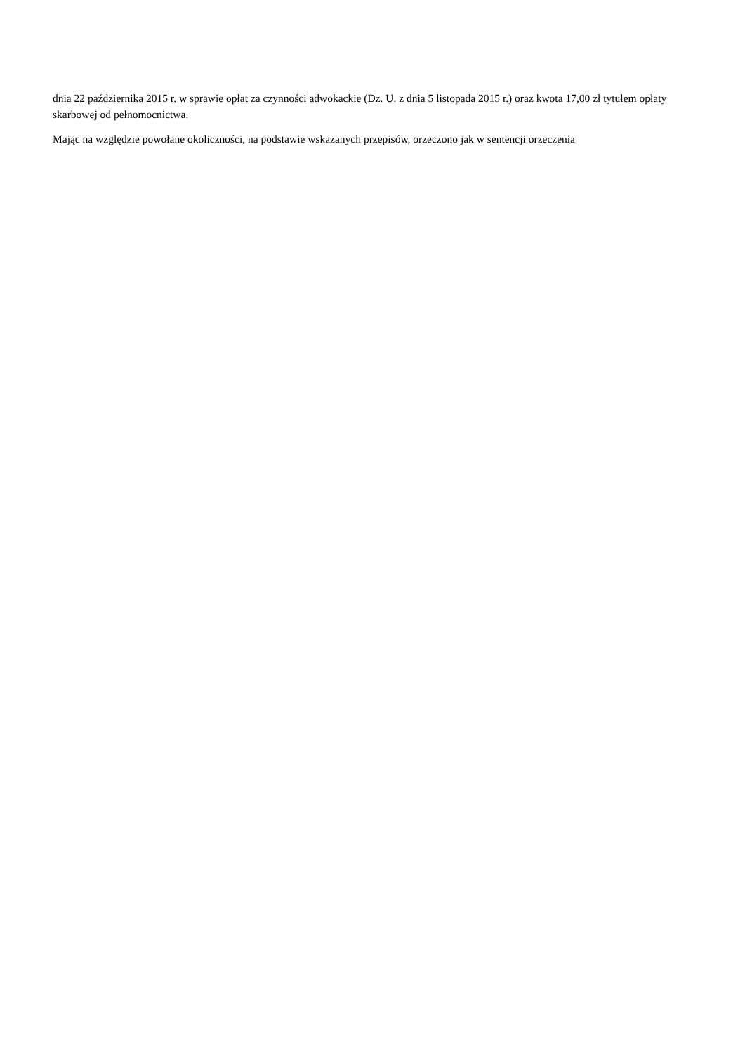dnia 22 października 2015 r. w sprawie opłat za czynności adwokackie (Dz. U. z dnia 5 listopada 2015 r.) oraz kwota 17,00 zł tytułem opłaty skarbowej od pełnomocnictwa.
Mając na względzie powołane okoliczności, na podstawie wskazanych przepisów, orzeczono jak w sentencji orzeczenia